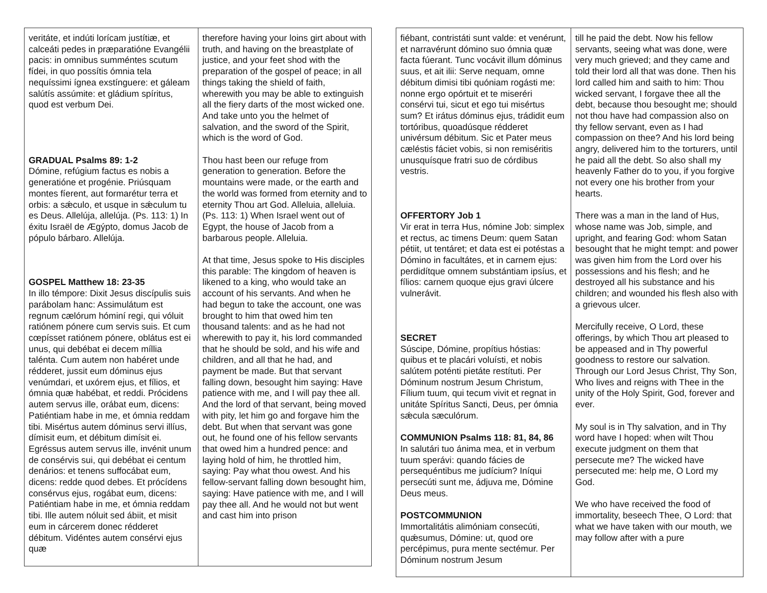| veritáte, et indúti lorícam justítiæ, et calceáti pedes in præparatióne Evangélii pacis: in omnibus summéntes scutum fídei, in quo possítis ómnia tela nequíssimi ígnea exstínguere: et gáleam salútís assúmite: et gládium spíritus, quod est verbum Dei. GRADUAL Psalms 89: 1-2 Dómine, refúgium factus es nobis a generatióne et progénie. Priúsquam montes fíerent, aut formarétur terra et orbis: a sǽculo, et usque in sǽculum tu es Deus. Allelúja, allelúja. (Ps. 113: 1) In éxitu Israël de Ægýpto, domus Jacob de pópulo bárbaro. Allelúja. GOSPEL Matthew 18: 23-35 In illo témpore: Dixit Jesus discípulis suis parábolam hanc: Assimulátum est regnum cælórum hóminí regi, qui vóluit ratiónem pónere cum servis suis. Et cum cœpísset ratiónem pónere, oblátus est ei unus, qui debébat ei decem míllia talénta. Cum autem non habéret unde rédderet, jussit eum dóminus ejus venúmdari, et uxórem ejus, et fílios, et ómnia quæ habébat, et reddi. Prócidens autem servus ille, orábat eum, dicens: Patiéntiam habe in me, et ómnia reddam tibi. Misértus autem dóminus servi illíus, dímisit eum, et débitum dimísit ei. Egréssus autem servus ille, invénit unum de consérvis sui, qui debébat ei centum denários: et tenens suffocábat eum, dicens: redde quod debes. Et prócídens consérvus ejus, rogábat eum, dicens: Patiéntiam habe in me, et ómnia reddam tibi. Ille autem nóluit sed ábiit, et misit eum in cárcerem donec rédderet débitum. Vidéntes autem consérvi ejus quæ | therefore having your loins girt about with truth, and having on the breastplate of justice, and your feet shod with the preparation of the gospel of peace; in all things taking the shield of faith, wherewith you may be able to extinguish all the fiery darts of the most wicked one. And take unto you the helmet of salvation, and the sword of the Spirit, which is the word of God. Thou hast been our refuge from generation to generation. Before the mountains were made, or the earth and the world was formed from eternity and to eternity Thou art God. Alleluia, alleluia. (Ps. 113: 1) When Israel went out of Egypt, the house of Jacob from a barbarous people. Alleluia. At that time, Jesus spoke to His disciples this parable: The kingdom of heaven is likened to a king, who would take an account of his servants. And when he had begun to take the account, one was brought to him that owed him ten thousand talents: and as he had not wherewith to pay it, his lord commanded that he should be sold, and his wife and children, and all that he had, and payment be made. But that servant falling down, besought him saying: Have patience with me, and I will pay thee all. And the lord of that servant, being moved with pity, let him go and forgave him the debt. But when that servant was gone out, he found one of his fellow servants that owed him a hundred pence: and laying hold of him, he throttled him, saying: Pay what thou owest. And his fellow-servant falling down besought him, saying: Have patience with me, and I will pay thee all. And he would not but went and cast him into prison |
| fiébant, contristáti sunt valde: et venérunt, et narravérunt dómino suo ómnia quæ facta fúerant. Tunc vocávit illum dóminus suus, et ait ilii: Serve nequam, omne débitum dimisi tibi quóniam rogásti me: nonne ergo opórtuit et te miseréri consérvi tui, sicut et ego tui misértus sum? Et irátus dóminus ejus, trádidit eum tortóribus, quoadúsque rédderet univérsum débitum. Sic et Pater meus cæléstis fáciet vobis, si non remiséritis unusquísque fratri suo de córdibus vestris. OFFERTORY Job 1 Vir erat in terra Hus, nómine Job: simplex et rectus, ac timens Deum: quem Satan pétiit, ut tentáret; et data est ei potéstas a Dómino in facultátes, et in carnem ejus: perdidítque omnem substántiam ipsíus, et fílios: carnem quoque ejus gravi úlcere vulnerávit. SECRET Súscipe, Dómine, propítius hóstias: quibus et te placári voluísti, et nobis salútem poténti pietáte restítuti. Per Dóminum nostrum Jesum Christum, Fílium tuum, qui tecum vivit et regnat in unitáte Spíritus Sancti, Deus, per ómnia sǽcula sæculórum. COMMUNION Psalms 118: 81, 84, 86 In salutári tuo ánima mea, et in verbum tuum sperávi: quando fácies de persequéntibus me judícium? Iníqui persecúti sunt me, ádjuva me, Dómine Deus meus. POSTCOMMUNION Immortalitátis alimóniam consecúti, quǽsumus, Dómine: ut, quod ore percépimus, pura mente sectémur. Per Dóminum nostrum Jesum | till he paid the debt. Now his fellow servants, seeing what was done, were very much grieved; and they came and told their lord all that was done. Then his lord called him and saith to him: Thou wicked servant, I forgave thee all the debt, because thou besought me; should not thou have had compassion also on thy fellow servant, even as I had compassion on thee? And his lord being angry, delivered him to the torturers, until he paid all the debt. So also shall my heavenly Father do to you, if you forgive not every one his brother from your hearts. There was a man in the land of Hus, whose name was Job, simple, and upright, and fearing God: whom Satan besought that he might tempt: and power was given him from the Lord over his possessions and his flesh; and he destroyed all his substance and his children; and wounded his flesh also with a grievous ulcer. Mercifully receive, O Lord, these offerings, by which Thou art pleased to be appeased and in Thy powerful goodness to restore our salvation. Through our Lord Jesus Christ, Thy Son, Who lives and reigns with Thee in the unity of the Holy Spirit, God, forever and ever. My soul is in Thy salvation, and in Thy word have I hoped: when wilt Thou execute judgment on them that persecute me? The wicked have persecuted me: help me, O Lord my God. We who have received the food of immortality, beseech Thee, O Lord: that what we have taken with our mouth, we may follow after with a pure |